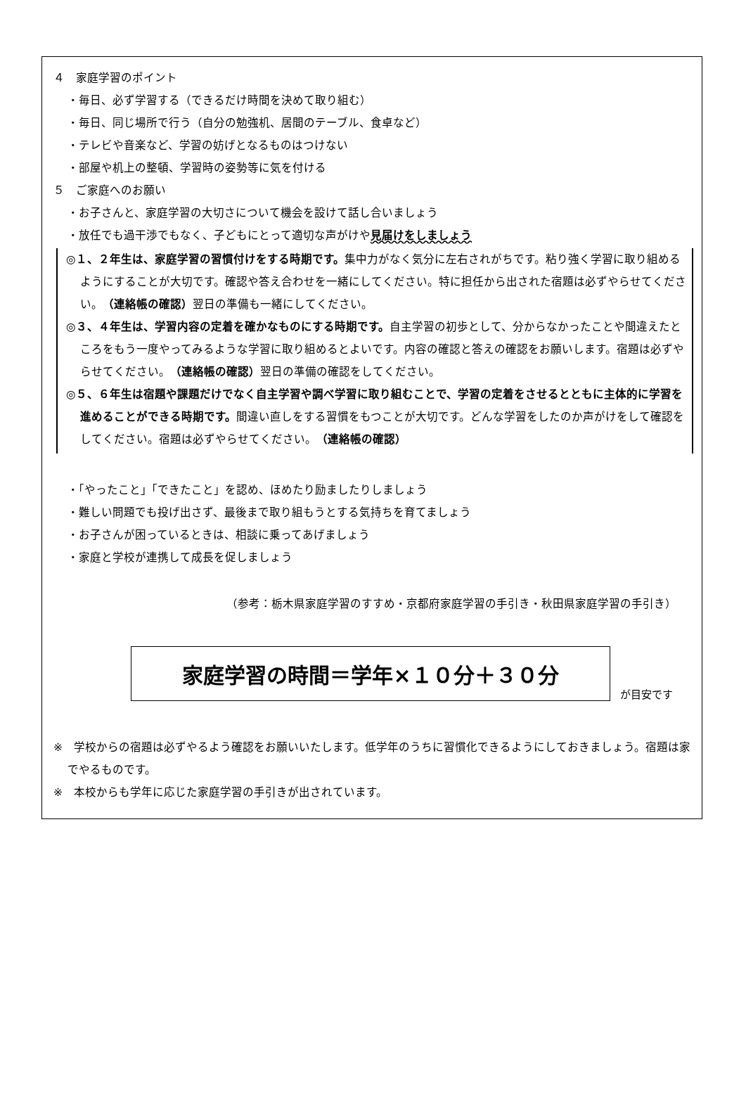４　家庭学習のポイント
・毎日、必ず学習する（できるだけ時間を決めて取り組む）
・毎日、同じ場所で行う（自分の勉強机、居間のテーブル、食卓など）
・テレビや音楽など、学習の妨げとなるものはつけない
・部屋や机上の整頓、学習時の姿勢等に気を付ける
５　ご家庭へのお願い
・お子さんと、家庭学習の大切さについて機会を設けて話し合いましょう
・放任でも過干渉でもなく、子どもにとって適切な声がけや見届けをしましょう
◎１、２年生は、家庭学習の習慣付けをする時期です。集中力がなく気分に左右されがちです。粘り強く学習に取り組めるようにすることが大切です。確認や答え合わせを一緒にしてください。特に担任から出された宿題は必ずやらせてください。（連絡帳の確認）翌日の準備も一緒にしてください。
◎３、４年生は、学習内容の定着を確かなものにする時期です。自主学習の初歩として、分からなかったことや間違えたところをもう一度やってみるような学習に取り組めるとよいです。内容の確認と答えの確認をお願いします。宿題は必ずやらせてください。（連絡帳の確認）翌日の準備の確認をしてください。
◎５、６年生は宿題や課題だけでなく自主学習や調べ学習に取り組むことで、学習の定着をさせるとともに主体的に学習を進めることができる時期です。間違い直しをする習慣をもつことが大切です。どんな学習をしたのか声がけをして確認をしてください。宿題は必ずやらせてください。（連絡帳の確認）
・「やったこと」「できたこと」を認め、ほめたり励ましたりしましょう
・難しい問題でも投げ出さず、最後まで取り組もうとする気持ちを育てましょう
・お子さんが困っているときは、相談に乗ってあげましょう
・家庭と学校が連携して成長を促しましょう
（参考：栃木県家庭学習のすすめ・京都府家庭学習の手引き・秋田県家庭学習の手引き）
家庭学習の時間＝学年×１０分＋３０分
が目安です
※　学校からの宿題は必ずやるよう確認をお願いいたします。低学年のうちに習慣化できるようにしておきましょう。宿題は家でやるものです。
※　本校からも学年に応じた家庭学習の手引きが出されています。